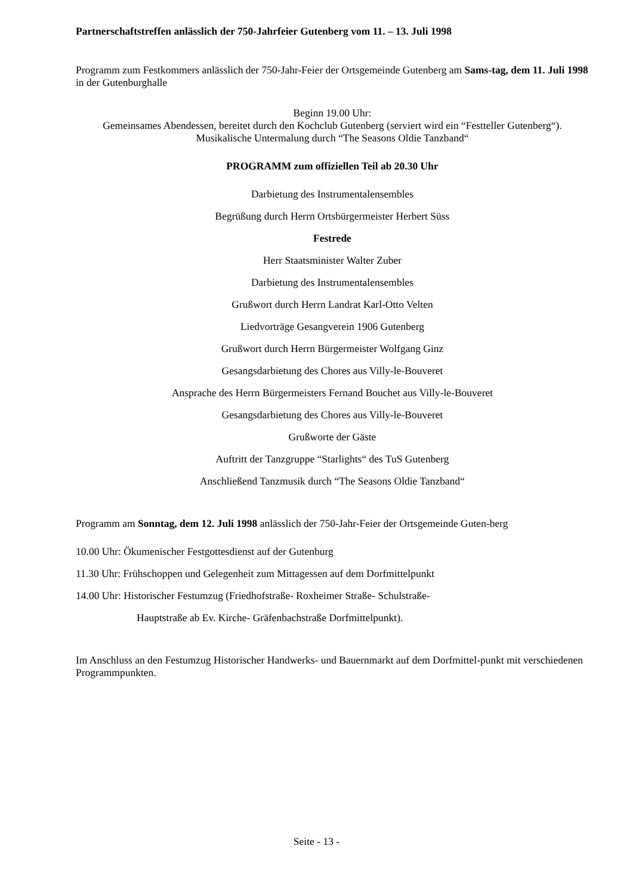Partnerschaftstreffen anlässlich der 750-Jahrfeier Gutenberg vom 11. – 13. Juli 1998
Programm zum Festkommers anlässlich der 750-Jahr-Feier der Ortsgemeinde Gutenberg am Sams-tag, dem 11. Juli 1998 in der Gutenburghalle
Beginn 19.00 Uhr:
Gemeinsames Abendessen, bereitet durch den Kochclub Gutenberg (serviert wird ein “Festteller Gutenberg“). Musikalische Untermalung durch “The Seasons Oldie Tanzband“
PROGRAMM zum offiziellen Teil ab 20.30 Uhr
Darbietung des Instrumentalensembles
Begrüßung durch Herrn Ortsbürgermeister Herbert Süss
Festrede
Herr Staatsminister Walter Zuber
Darbietung des Instrumentalensembles
Grußwort durch Herrn Landrat Karl-Otto Velten
Liedvorträge Gesangverein 1906 Gutenberg
Grußwort durch Herrn Bürgermeister Wolfgang Ginz
Gesangsdarbietung des Chores aus Villy-le-Bouveret
Ansprache des Herrn Bürgermeisters Fernand Bouchet aus Villy-le-Bouveret
Gesangsdarbietung des Chores aus Villy-le-Bouveret
Grußworte der Gäste
Auftritt der Tanzgruppe “Starlights“ des TuS Gutenberg
Anschließend Tanzmusik durch “The Seasons Oldie Tanzband“
Programm am Sonntag, dem 12. Juli 1998 anlässlich der 750-Jahr-Feier der Ortsgemeinde Guten-berg
10.00 Uhr: Ökumenischer Festgottesdienst auf der Gutenburg
11.30 Uhr: Frühschoppen und Gelegenheit zum Mittagessen auf dem Dorfmittelpunkt
14.00 Uhr: Historischer Festumzug (Friedhofstraße- Roxheimer Straße- Schulstraße-
Hauptstraße ab Ev. Kirche- Gräfenbachstraße Dorfmittelpunkt).
Im Anschluss an den Festumzug Historischer Handwerks- und Bauernmarkt auf dem Dorfmittel-punkt mit verschiedenen Programmpunkten.
Seite - 13 -